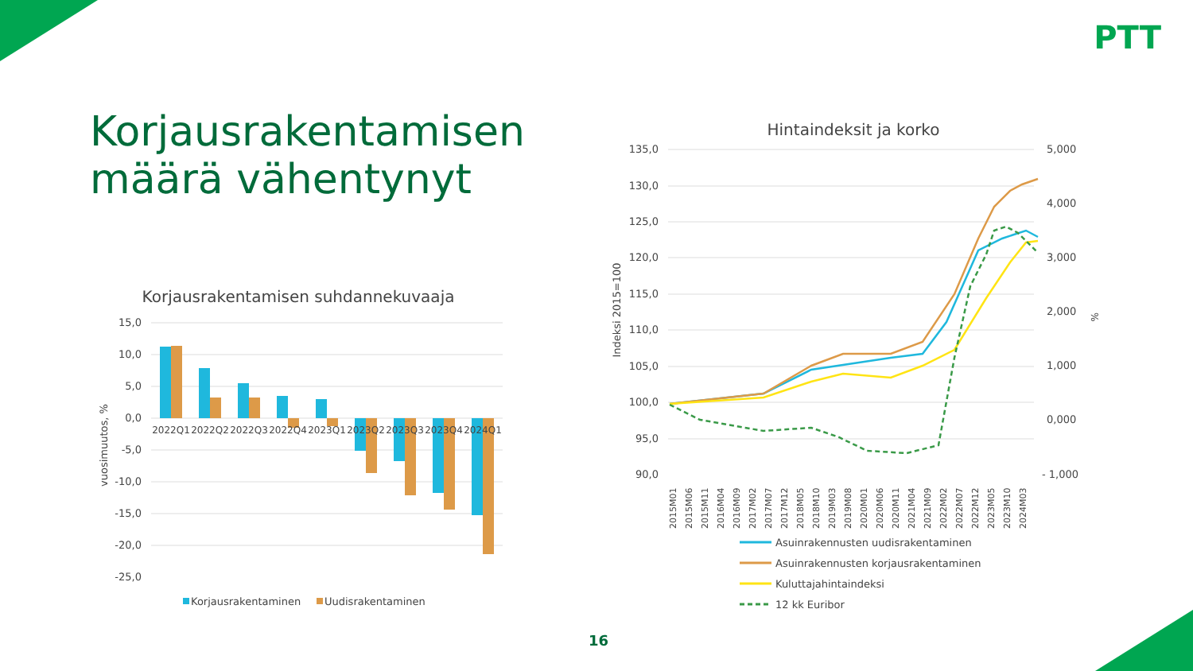PTT
Korjausrakentamisen
määrä vähentynyt
Korjausrakentamisen suhdannekuvaaja
15,0
10,0
5,0
0,0
-5,0
-10,0
-15,0
-20,0
-25,0
vuosimuutos, %
2022Q1
2022Q2
2022Q3
2022Q4
2023Q1
2023Q2
2023Q3
2023Q4
2024Q1
Korjausrakentaminen
Uudisrakentaminen
Hintaindeksit ja korko
135,0
130,0
125,0
120,0
115,0
110,0
105,0
100,0
95,0
90,0
5,000
4,000
3,000
2,000
1,000
0,000
- 1,000
Indeksi 2015=100
%
2015M01
2015M06
2015M11
2016M04
2016M09
2017M02
2017M07
2017M12
2018M05
2018M10
2019M03
2019M08
2020M01
2020M06
2020M11
2021M04
2021M09
2022M02
2022M07
2022M12
2023M05
2023M10
2024M03
Asuinrakennusten uudisrakentaminen
Asuinrakennusten korjausrakentaminen
Kuluttajahintaindeksi
12 kk Euribor
16